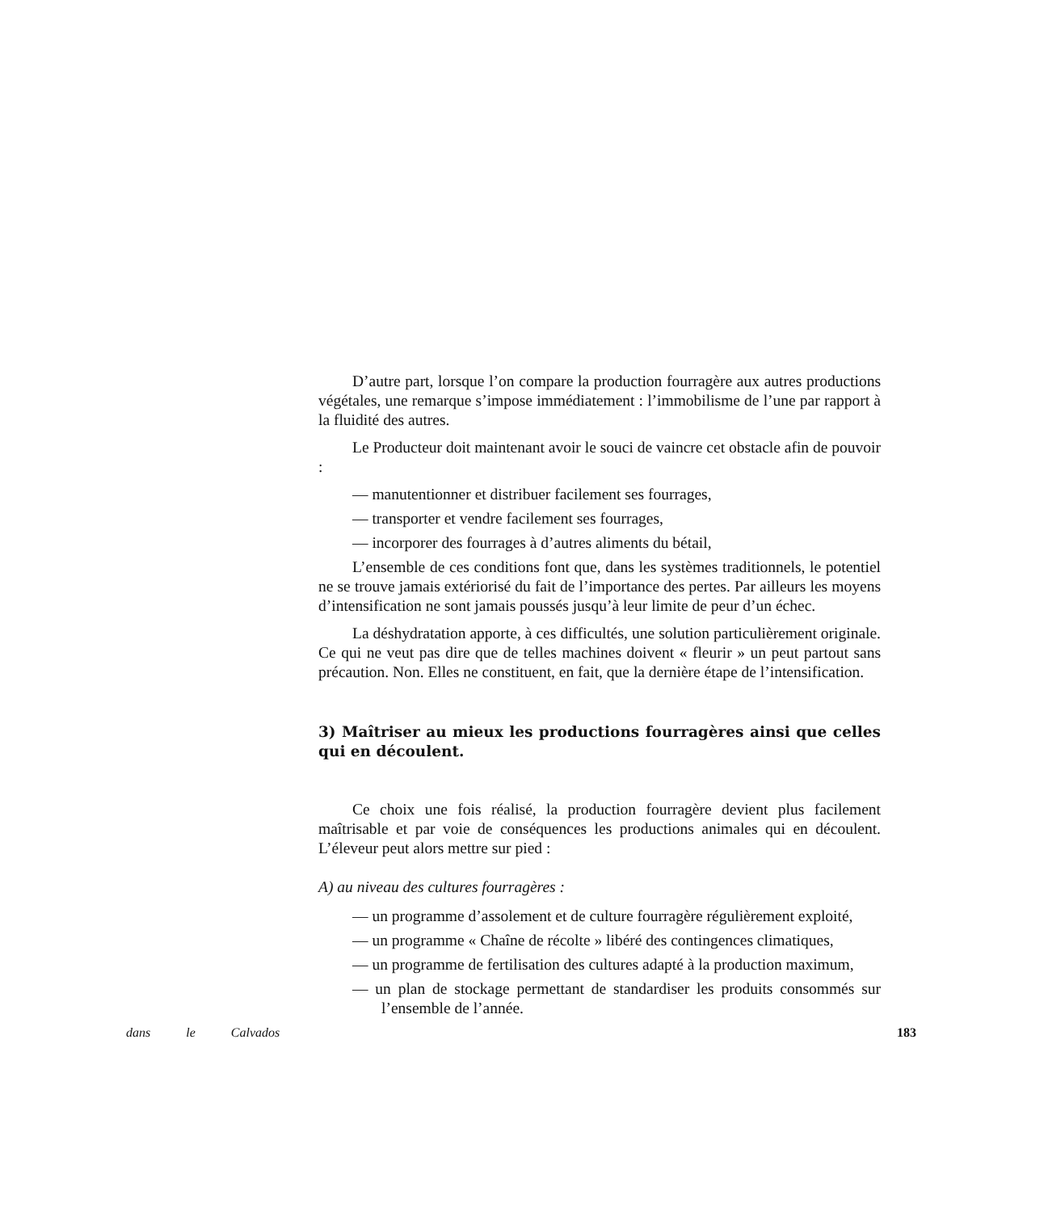D’autre part, lorsque l’on compare la production fourragère aux autres productions végétales, une remarque s’impose immédiatement : l’immobilisme de l’une par rapport à la fluidité des autres.
Le Producteur doit maintenant avoir le souci de vaincre cet obstacle afin de pouvoir :
— manutentionner et distribuer facilement ses fourrages,
— transporter et vendre facilement ses fourrages,
— incorporer des fourrages à d’autres aliments du bétail,
L’ensemble de ces conditions font que, dans les systèmes traditionnels, le potentiel ne se trouve jamais extériorisé du fait de l’importance des pertes. Par ailleurs les moyens d’intensification ne sont jamais poussés jusqu’à leur limite de peur d’un échec.
La déshydratation apporte, à ces difficultés, une solution particulièrement originale. Ce qui ne veut pas dire que de telles machines doivent « fleurir » un peut partout sans précaution. Non. Elles ne constituent, en fait, que la dernière étape de l’intensification.
3) Maîtriser au mieux les productions fourragères ainsi que celles qui en découlent.
Ce choix une fois réalisé, la production fourragère devient plus facilement maîtrisable et par voie de conséquences les productions animales qui en découlent. L’éleveur peut alors mettre sur pied :
A) au niveau des cultures fourragères :
— un programme d’assolement et de culture fourragère régulièrement exploité,
— un programme « Chaîne de récolte » libéré des contingences climatiques,
— un programme de fertilisation des cultures adapté à la production maximum,
— un plan de stockage permettant de standardiser les produits consommés sur l’ensemble de l’année.
dans le Calvados 183